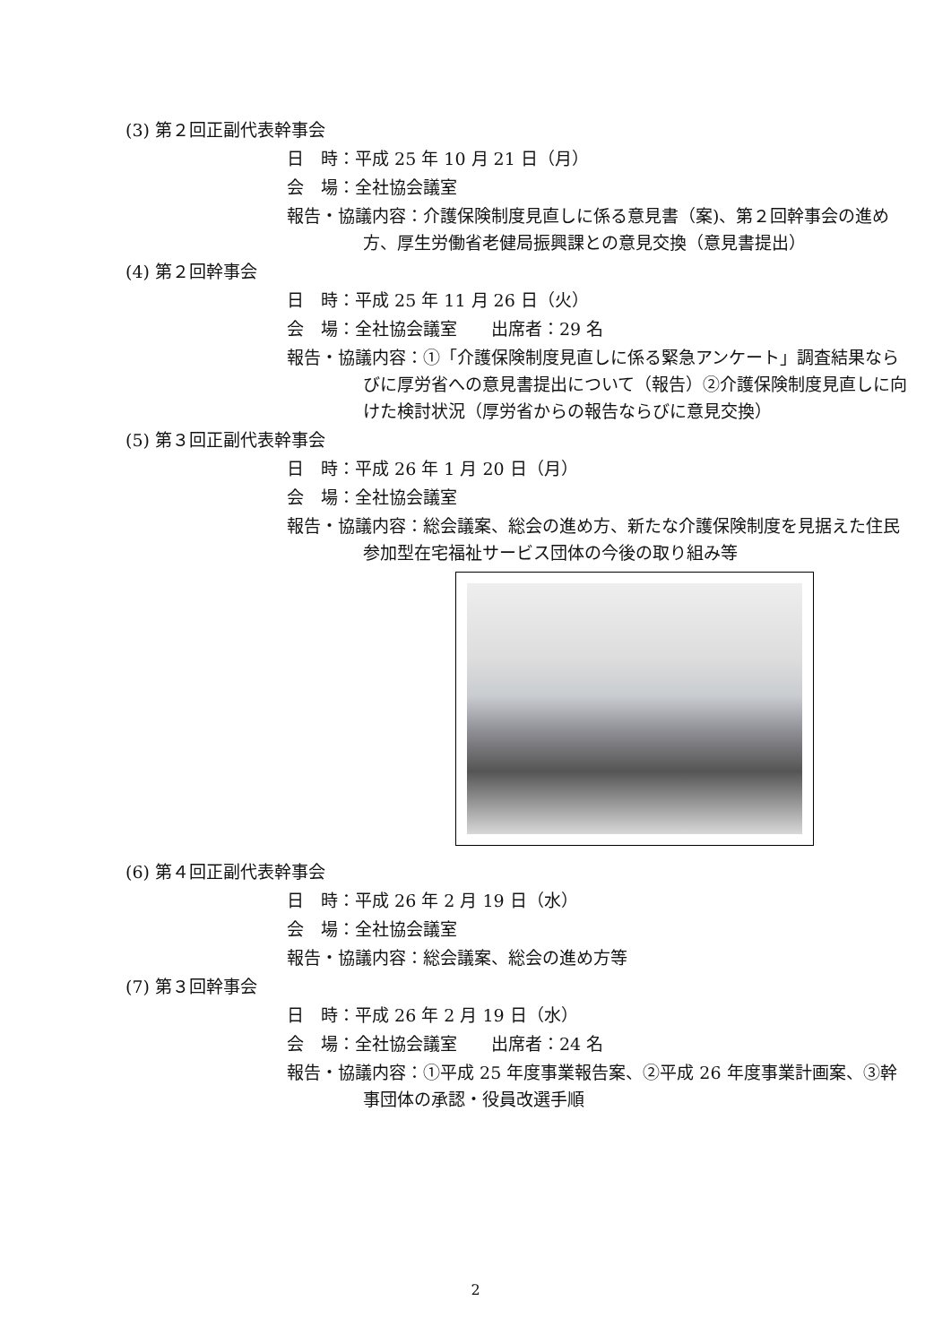(3) 第２回正副代表幹事会
日　時：平成 25 年 10 月 21 日（月）
会　場：全社協会議室
報告・協議内容：介護保険制度見直しに係る意見書（案)、第２回幹事会の進め方、厚生労働省老健局振興課との意見交換（意見書提出）
(4) 第２回幹事会
日　時：平成 25 年 11 月 26 日（火）
会　場：全社協会議室　　出席者：29 名
報告・協議内容：①「介護保険制度見直しに係る緊急アンケート」調査結果ならびに厚労省への意見書提出について（報告）②介護保険制度見直しに向けた検討状況（厚労省からの報告ならびに意見交換）
(5) 第３回正副代表幹事会
日　時：平成 26 年 1 月 20 日（月）
会　場：全社協会議室
報告・協議内容：総会議案、総会の進め方、新たな介護保険制度を見据えた住民参加型在宅福祉サービス団体の今後の取り組み等
(6) 第４回正副代表幹事会
日　時：平成 26 年 2 月 19 日（水）
会　場：全社協会議室
報告・協議内容：総会議案、総会の進め方等
(7) 第３回幹事会
日　時：平成 26 年 2 月 19 日（水）
会　場：全社協会議室　　出席者：24 名
報告・協議内容：①平成 25 年度事業報告案、②平成 26 年度事業計画案、③幹事団体の承認・役員改選手順
2